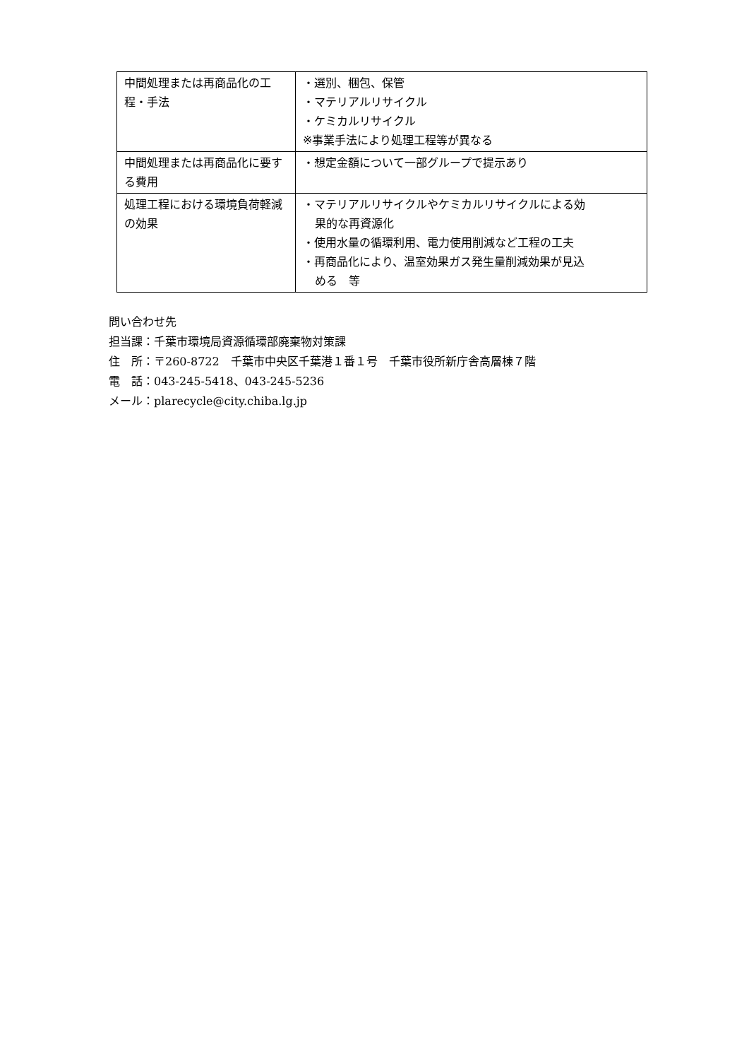| 中間処理または再商品化の工程・手法 | ・選別、梱包、保管 ・マテリアルリサイクル ・ケミカルリサイクル ※事業手法により処理工程等が異なる |
| 中間処理または再商品化に要する費用 | ・想定金額について一部グループで提示あり |
| 処理工程における環境負荷軽減の効果 | ・マテリアルリサイクルやケミカルリサイクルによる効 果的な再資源化 ・使用水量の循環利用、電力使用削減など工程の工夫 ・再商品化により、温室効果ガス発生量削減効果が見込 める 等 |
問い合わせ先
担当課：千葉市環境局資源循環部廃棄物対策課
住　所：〒260-8722　千葉市中央区千葉港１番１号　千葉市役所新庁舎高層棟７階
電　話：043-245-5418、043-245-5236
メール：plarecycle@city.chiba.lg.jp